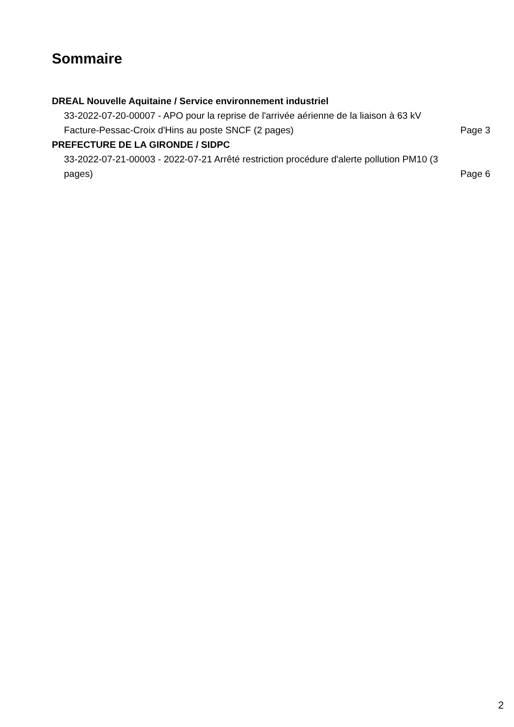Sommaire
DREAL Nouvelle Aquitaine / Service environnement industriel
33-2022-07-20-00007 - APO pour la reprise de l'arrivée aérienne de la liaison à 63 kV Facture-Pessac-Croix d'Hins au poste SNCF (2 pages)
Page 3
PREFECTURE DE LA GIRONDE / SIDPC
33-2022-07-21-00003 - 2022-07-21 Arrêté restriction procédure d'alerte pollution PM10 (3 pages)
Page 6
2